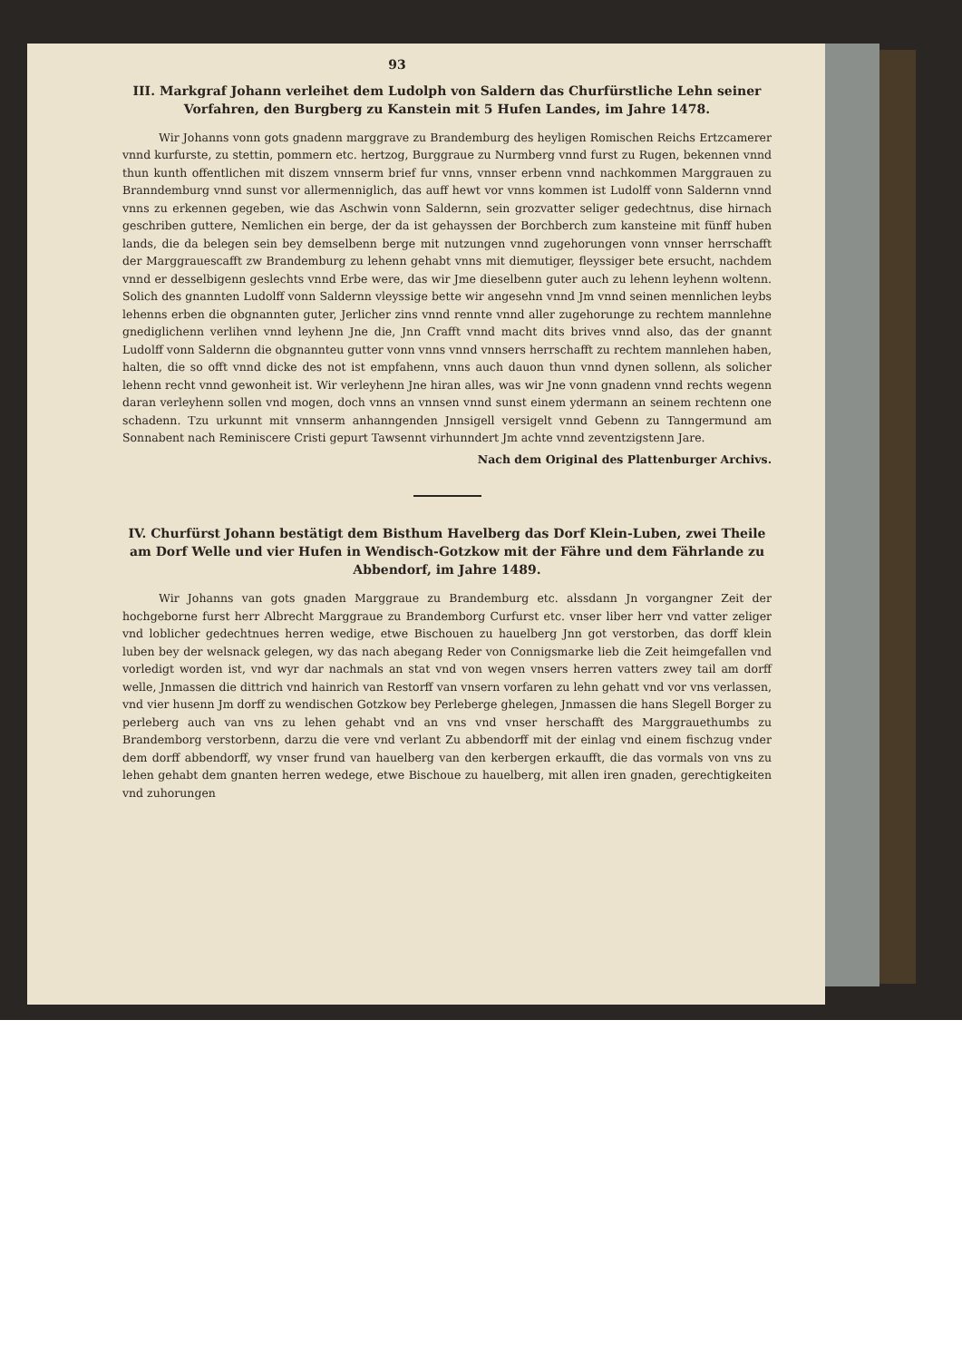93
III. Markgraf Johann verleihet dem Ludolph von Saldern das Churfürstliche Lehn seiner Vorfahren, den Burgberg zu Kanstein mit 5 Hufen Landes, im Jahre 1478.
Wir Johanns vonn gots gnadenn marggrave zu Brandemburg des heyligen Romischen Reichs Ertzcamerer vnnd kurfurste, zu stettin, pommern etc. hertzog, Burggraue zu Nurmberg vnnd furst zu Rugen, bekennen vnnd thun kunth offentlichen mit diszem vnnserm brief fur vnns, vnnser erbenn vnnd nachkommen Marggrauen zu Branndemburg vnnd sunst vor allermenniglich, das auff hewt vor vnns kommen ist Ludolff vonn Saldernn vnnd vnns zu erkennen gegeben, wie das Aschwin vonn Saldernn, sein grozvatter seliger gedechtnus, dise hirnach geschriben guttere, Nemlichen ein berge, der da ist gehayssen der Borchberch zum kansteine mit fünff huben lands, die da belegen sein bey demselbenn berge mit nutzungen vnnd zugehorungen vonn vnnser herrschafft der Marggrauescafft zw Brandemburg zu lehenn gehabt vnns mit diemutiger, fleyssiger bete ersucht, nachdem vnnd er desselbigenn geslechts vnnd Erbe were, das wir Jme dieselbenn guter auch zu lehenn leyhenn woltenn. Solich des gnannten Ludolff vonn Saldernn vleyssige bette wir angesehn vnnd Jm vnnd seinen mennlichen leybs lehenns erben die obgnannten guter, Jerlicher zins vnnd rennte vnnd aller zugehorunge zu rechtem mannlehne gnediglichenn verlihen vnnd leyhenn Jne die, Jnn Crafft vnnd macht dits brives vnnd also, das der gnannt Ludolff vonn Saldernn die obgnannteu gutter vonn vnns vnnd vnnsers herrschafft zu rechtem mannlehen haben, halten, die so offt vnnd dicke des not ist empfahenn, vnns auch dauon thun vnnd dynen sollenn, als solicher lehenn recht vnnd gewonheit ist. Wir verleyhenn Jne hiran alles, was wir Jne vonn gnadenn vnnd rechts wegenn daran verleyhenn sollen vnd mogen, doch vnns an vnnsen vnnd sunst einem ydermann an seinem rechtenn one schadenn. Tzu urkunnt mit vnnserm anhanngenden Jnnsigell versigelt vnnd Gebenn zu Tanngermund am Sonnabent nach Reminiscere Cristi gepurt Tawsennt virhunndert Jm achte vnnd zeventzigstenn Jare.
Nach dem Original des Plattenburger Archivs.
IV. Churfürst Johann bestätigt dem Bisthum Havelberg das Dorf Klein-Luben, zwei Theile am Dorf Welle und vier Hufen in Wendisch-Gotzkow mit der Fähre und dem Fährlande zu Abbendorf, im Jahre 1489.
Wir Johanns van gots gnaden Marggraue zu Brandemburg etc. alssdann Jn vorgangner Zeit der hochgeborne furst herr Albrecht Marggraue zu Brandemborg Curfurst etc. vnser liber herr vnd vatter zeliger vnd loblicher gedechtnues herren wedige, etwe Bischouen zu hauelberg Jnn got verstorben, das dorff klein luben bey der welsnack gelegen, wy das nach abegang Reder von Connigsmarke lieb die Zeit heimgefallen vnd vorledigt worden ist, vnd wyr dar nachmals an stat vnd von wegen vnsers herren vatters zwey tail am dorff welle, Jnmassen die dittrich vnd hainrich van Restorff van vnsern vorfaren zu lehn gehatt vnd vor vns verlassen, vnd vier husenn Jm dorff zu wendischen Gotzkow bey Perleberge ghelegen, Jnmassen die hans Slegell Borger zu perleberg auch van vns zu lehen gehabt vnd an vns vnd vnser herschafft des Marggrauethumbs zu Brandemborg verstorbenn, darzu die vere vnd verlant Zu abbendorff mit der einlag vnd einem fischzug vnder dem dorff abbendorff, wy vnser frund van hauelberg van den kerbergen erkaufft, die das vormals von vns zu lehen gehabt dem gnanten herren wedege, etwe Bischoue zu hauelberg, mit allen iren gnaden, gerechtigkeiten vnd zuhorungen